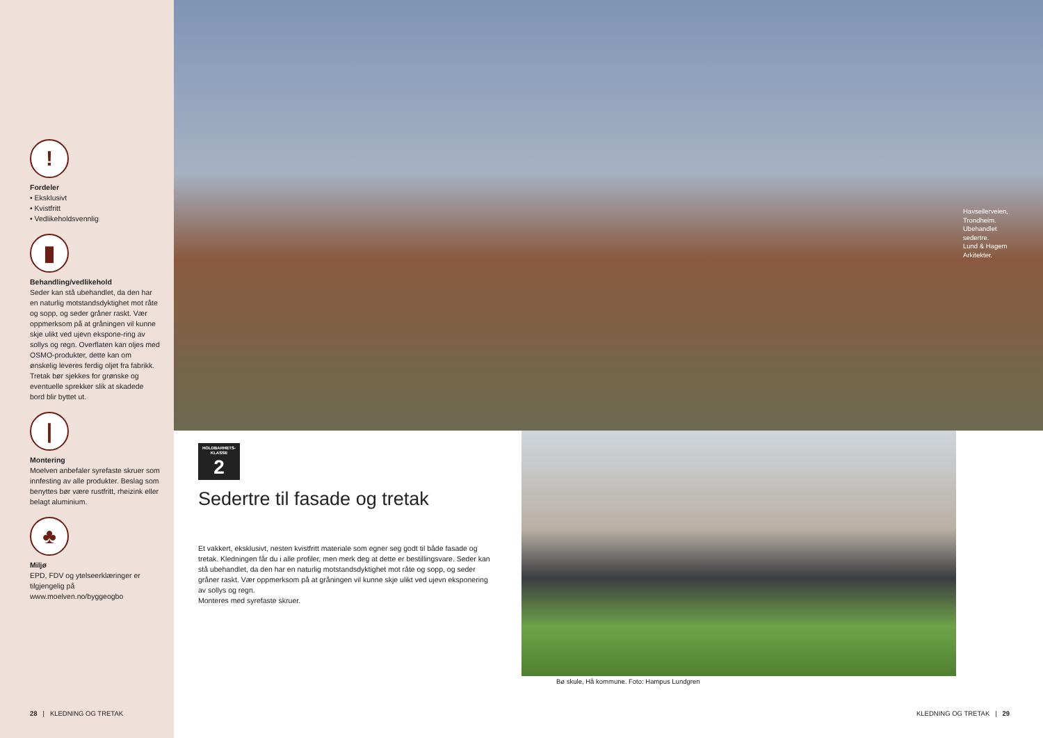!
Fordeler
• Eksklusivt
• Kvistfritt
• Vedlikeholdsvennlig
▮
Behandling/vedlikehold
Seder kan stå ubehandlet, da den har en naturlig motstandsdyktighet mot råte og sopp, og seder gråner raskt. Vær oppmerksom på at gråningen vil kunne skje ulikt ved ujevn ekspone-ring av sollys og regn. Overflaten kan oljes med OSMO-produkter, dette kan om ønskelig leveres ferdig oljet fra fabrikk. Tretak bør sjekkes for grønske og eventuelle sprekker slik at skadede bord blir byttet ut.
|
Montering
Moelven anbefaler syrefaste skruer som innfesting av alle produkter. Beslag som benyttes bør være rustfritt, rheizink eller belagt aluminium.
♣
Miljø
EPD, FDV og ytelseerklæringer er tilgjengelig på www.moelven.no/byggeogbo
Havseilerveien,
Trondheim.
Ubehandlet
sedertre.
Lund & Hagem
Arkitekter.
Bø skule, Hå kommune. Foto: Hampus Lundgren
HOLDBARHETS-
KLASSE
2
Sedertre til fasade og tretak
Et vakkert, eksklusivt, nesten kvistfritt materiale som egner seg godt til både fasade og tretak. Kledningen får du i alle profiler, men merk deg at dette er bestillingsvare. Seder kan stå ubehandlet, da den har en naturlig motstandsdyktighet mot råte og sopp, og seder gråner raskt. Vær oppmerksom på at gråningen vil kunne skje ulikt ved ujevn eksponering av sollys og regn.
Monteres med syrefaste skruer.
28 | KLEDNING OG TRETAK KLEDNING OG TRETAK | 29